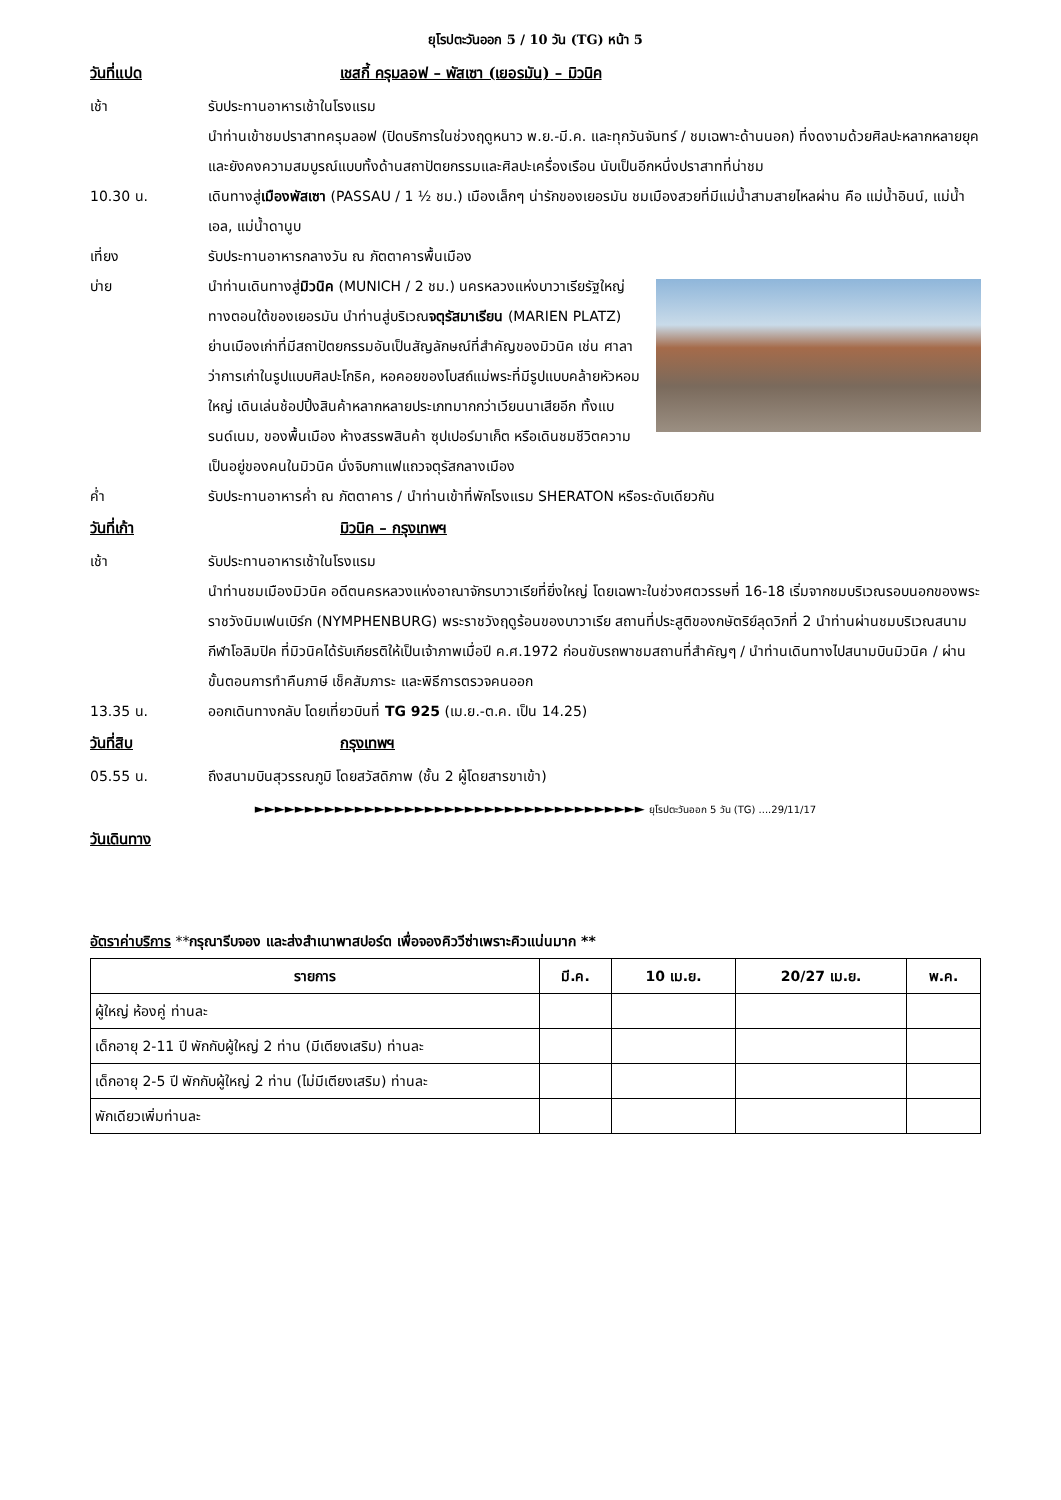ยุโรปตะวันออก 5 / 10 วัน (TG) หน้า 5
วันที่แปด เชสกี้ ครุมลอฟ – พัสเซา (เยอรมัน) – มิวนิค
เช้า รับประทานอาหารเช้าในโรงแรม
นำท่านเข้าชมปราสาทครุมลอฟ (ปิดบริการในช่วงฤดูหนาว พ.ย.-มี.ค. และทุกวันจันทร์ / ชมเฉพาะด้านนอก) ที่งดงามด้วยศิลปะหลากหลายยุคและยังคงความสมบูรณ์แบบทั้งด้านสถาปัตยกรรมและศิลปะเครื่องเรือน นับเป็นอีกหนึ่งปราสาทที่น่าชม
10.30 น. เดินทางสู่เมืองพัสเซา (PASSAU / 1 ½ ชม.) เมืองเล็กๆ น่ารักของเยอรมัน ชมเมืองสวยที่มีแม่น้ำสามสายไหลผ่าน คือ แม่น้ำอินน์, แม่น้ำเอล, แม่น้ำดานูบ
เที่ยง รับประทานอาหารกลางวัน ณ ภัตตาคารพื้นเมือง
บ่าย นำท่านเดินทางสู่มิวนิค (MUNICH / 2 ชม.) นครหลวงแห่งบาวาเรียรัฐใหญ่ทางตอนใต้ของเยอรมัน นำท่านสู่บริเวณจตุรัสมาเรียน (MARIEN PLATZ) ย่านเมืองเก่าที่มีสถาปัตยกรรมอันเป็นสัญลักษณ์ที่สำคัญของมิวนิค เช่น ศาลาว่าการเก่าในรูปแบบศิลปะโกธิค, หอคอยของโบสถ์แม่พระที่มีรูปแบบคล้ายหัวหอมใหญ่ เดินเล่นช้อปปิ้งสินค้าหลากหลายประเภทมากกว่าเวียนนาเสียอีก ทั้งแบรนด์เนม, ของพื้นเมือง ห้างสรรพสินค้า ซุปเปอร์มาเก็ต หรือเดินชมชีวิตความเป็นอยู่ของคนในมิวนิค นั่งจิบกาแฟแถวจตุรัสกลางเมือง
ค่ำ รับประทานอาหารค่ำ ณ ภัตตาคาร / นำท่านเข้าที่พักโรงแรม SHERATON หรือระดับเดียวกัน
วันที่เก้า มิวนิค – กรุงเทพฯ
เช้า รับประทานอาหารเช้าในโรงแรม
นำท่านชมเมืองมิวนิค อดีตนครหลวงแห่งอาณาจักรบาวาเรียที่ยิ่งใหญ่ โดยเฉพาะในช่วงศตวรรษที่ 16-18 เริ่มจากชมบริเวณรอบนอกของพระราชวังนิมเฟนเบิร์ก (NYMPHENBURG) พระราชวังฤดูร้อนของบาวาเรีย สถานที่ประสูติของกษัตริย์ลุดวิกที่ 2 นำท่านผ่านชมบริเวณสนามกีฬาโอลิมปิค ที่มิวนิคได้รับเกียรติให้เป็นเจ้าภาพเมื่อปี ค.ศ.1972 ก่อนขับรถพาชมสถานที่สำคัญๆ / นำท่านเดินทางไปสนามบินมิวนิค / ผ่านขั้นตอนการทำคืนภาษี เช็คสัมภาระ และพิธีการตรวจคนออก
13.35 น. ออกเดินทางกลับ โดยเที่ยวบินที่ TG 925 (เม.ย.-ต.ค. เป็น 14.25)
วันที่สิบ กรุงเทพฯ
05.55 น. ถึงสนามบินสุวรรณภูมิ โดยสวัสดิภาพ (ชั้น 2 ผู้โดยสารขาเข้า)
►►►►►►►►►►►►►►►►►►►►►►►►►►►►►►►►►►►►►►► ยุโรปตะวันออก 5 วัน (TG) ....29/11/17
วันเดินทาง
อัตราค่าบริการ **กรุณารีบจอง และส่งสำเนาพาสปอร์ต เพื่อจองคิววีซ่าเพราะคิวแน่นมาก **
| รายการ | มี.ค. | 10 เม.ย. | 20/27 เม.ย. | พ.ค. |
| --- | --- | --- | --- | --- |
| ผู้ใหญ่ ห้องคู่ ท่านละ | | | | |
| เด็กอายุ 2-11 ปี พักกับผู้ใหญ่ 2 ท่าน (มีเตียงเสริม) ท่านละ | | | | |
| เด็กอายุ 2-5 ปี พักกับผู้ใหญ่ 2 ท่าน (ไม่มีเตียงเสริม) ท่านละ | | | | |
| พักเดียวเพิ่มท่านละ | | | | |